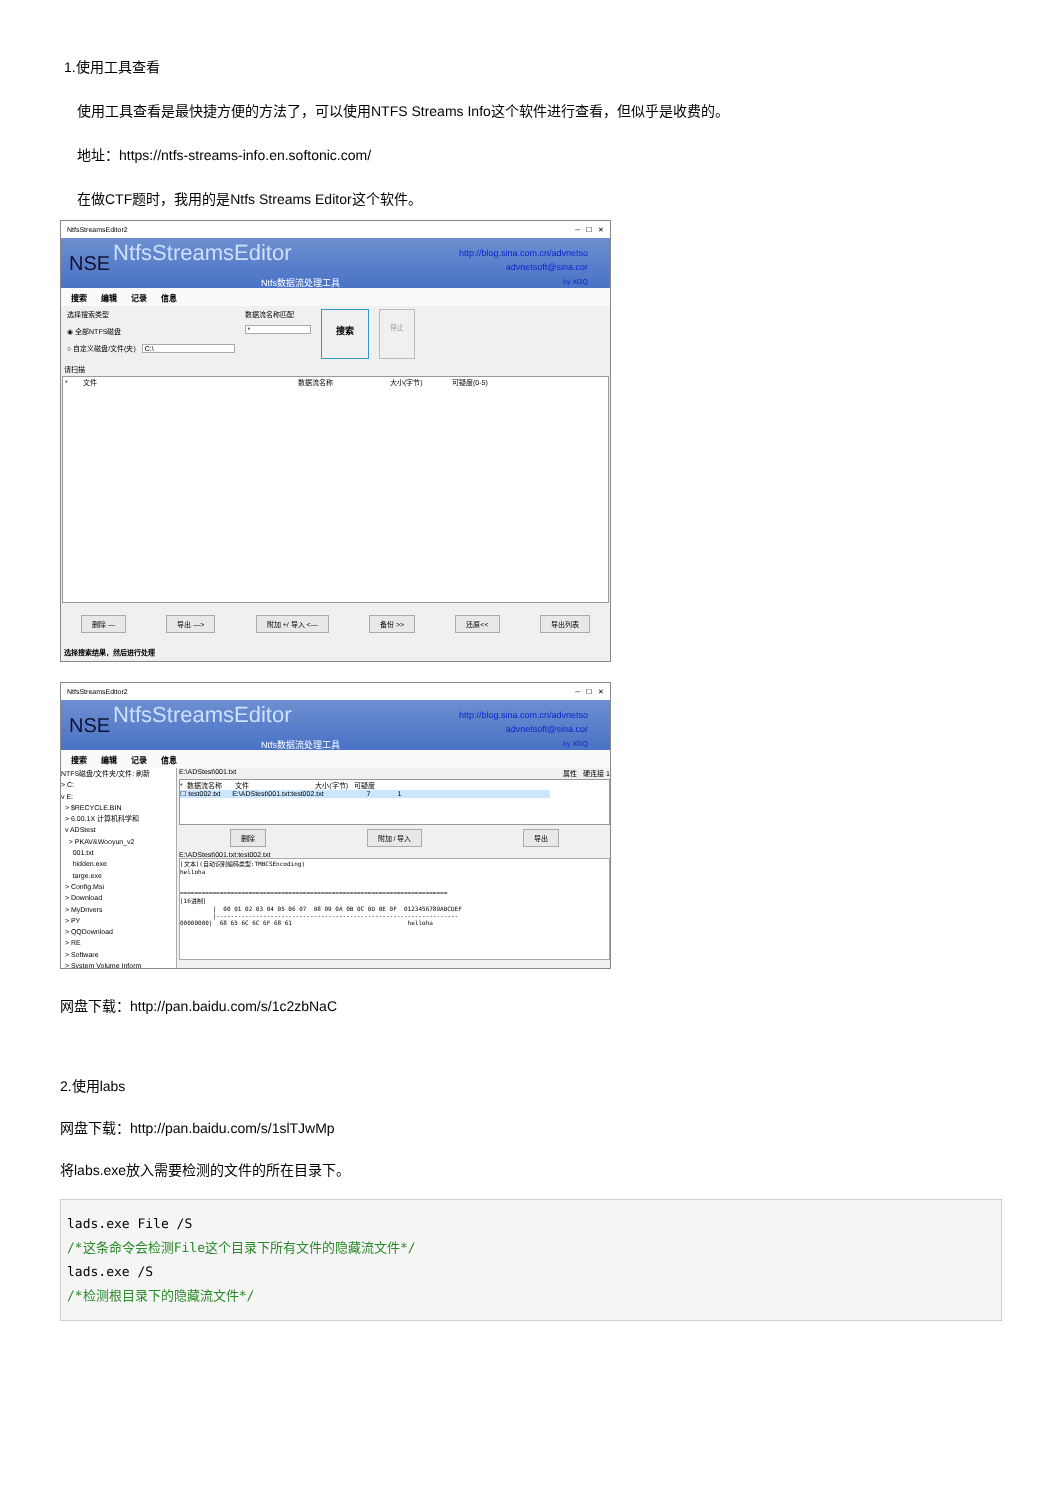1.使用工具查看
使用工具查看是最快捷方便的方法了，可以使用NTFS Streams Info这个软件进行查看，但似乎是收费的。
地址：https://ntfs-streams-info.en.softonic.com/
在做CTF题时，我用的是Ntfs Streams Editor这个软件。
NtfsStreamsEditor2 ─ ☐ ✕
NSE NtfsStreamsEditor
http://blog.sina.com.cn/advnetso
advnetsoft@sina.cor
by XGQ
Ntfs数据流处理工具
搜索 编辑 记录 信息
选择搜索类型
◉ 全部NTFS磁盘
○ 自定义磁盘/文件(夹) C:\
数据流名称匹配
*
搜索
停止
请扫描
* 文件 数据流名称 大小(字节) 可疑度(0-5)
删除 — 导出 —> 附加 +/ 导入 <— 备份 >> 还原<< 导出列表
选择搜索结果，然后进行处理
NtfsStreamsEditor2 ─ ☐ ✕
NSE NtfsStreamsEditor
http://blog.sina.com.cn/advnetso
advnetsoft@sina.cor
by XGQ
Ntfs数据流处理工具
搜索 编辑 记录 信息
NTFS磁盘/文件夹/文件: 刷新
> C:
v E:
> $RECYCLE.BIN
> 6.00.1X 计算机科学和
v ADStest
> PKAV&Wooyun_v2
001.txt
hidden.exe
targe.exe
> Config.Msi
> Download
> MyDrivers
> PY
> QQDownload
> RE
> Software
> System Volume Inform
E:\ADStest\001.txt 属性 硬连接 1
* 数据流名称 文件 大小(字节) 可疑度
☐ test002.txt E:\ADStest\001.txt:test002.txt 7 1
删除 附加 / 导入 导出
E:\ADStest\001.txt:test002.txt
[文本](自动识别编码类型:TMBCSEncoding)
helloha


==========================================================================
[16进制]
         |  00 01 02 03 04 05 06 07  08 09 0A 0B 0C 0D 0E 0F  0123456789ABCDEF
         |-------------------------------------------------------------------
00000000|  68 65 6C 6C 6F 68 61                                helloha
网盘下载：http://pan.baidu.com/s/1c2zbNaC
2.使用labs
网盘下载：http://pan.baidu.com/s/1slTJwMp
将labs.exe放入需要检测的文件的所在目录下。
lads.exe File /S
/*这条命令会检测File这个目录下所有文件的隐藏流文件*/
lads.exe /S
/*检测根目录下的隐藏流文件*/